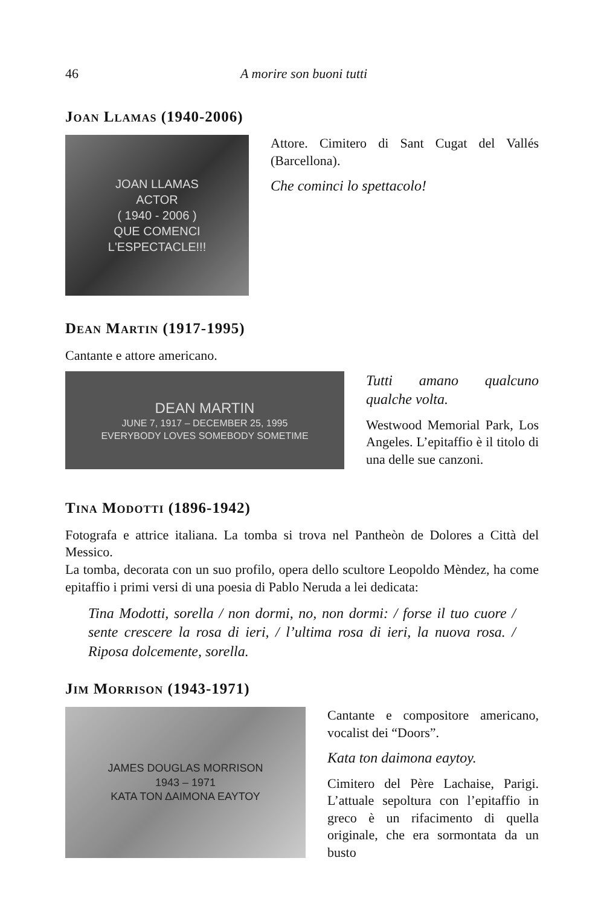46 A morire son buoni tutti
Joan Llamas (1940-2006)
JOAN LLAMAS
ACTOR
( 1940 - 2006 )
QUE COMENCI L'ESPECTACLE!!!
Attore. Cimitero di Sant Cugat del Vallés (Barcellona).
Che cominci lo spettacolo!
Dean Martin (1917-1995)
Cantante e attore americano.
DEAN MARTIN
JUNE 7, 1917 – DECEMBER 25, 1995
EVERYBODY LOVES SOMEBODY SOMETIME
Tutti amano qualcuno qualche volta.
Westwood Memorial Park, Los Angeles. L’epitaffio è il titolo di una delle sue canzoni.
Tina Modotti (1896-1942)
Fotografa e attrice italiana. La tomba si trova nel Pantheòn de Dolores a Città del Messico.
La tomba, decorata con un suo profilo, opera dello scultore Leopoldo Mèndez, ha come epitaffio i primi versi di una poesia di Pablo Neruda a lei dedicata:
Tina Modotti, sorella / non dormi, no, non dormi: / forse il tuo cuore / sente crescere la rosa di ieri, / l’ultima rosa di ieri, la nuova rosa. / Riposa dolcemente, sorella.
Jim Morrison (1943-1971)
JAMES DOUGLAS MORRISON
1943 – 1971
ΚΑΤΑ ΤΟΝ ΔΑΙΜΟΝΑ ΕΑΥΤΟΥ
Cantante e compositore americano, vocalist dei “Doors”.
Kata ton daimona eaytoy.
Cimitero del Père Lachaise, Parigi. L’attuale sepoltura con l’epitaffio in greco è un rifacimento di quella originale, che era sormontata da un busto